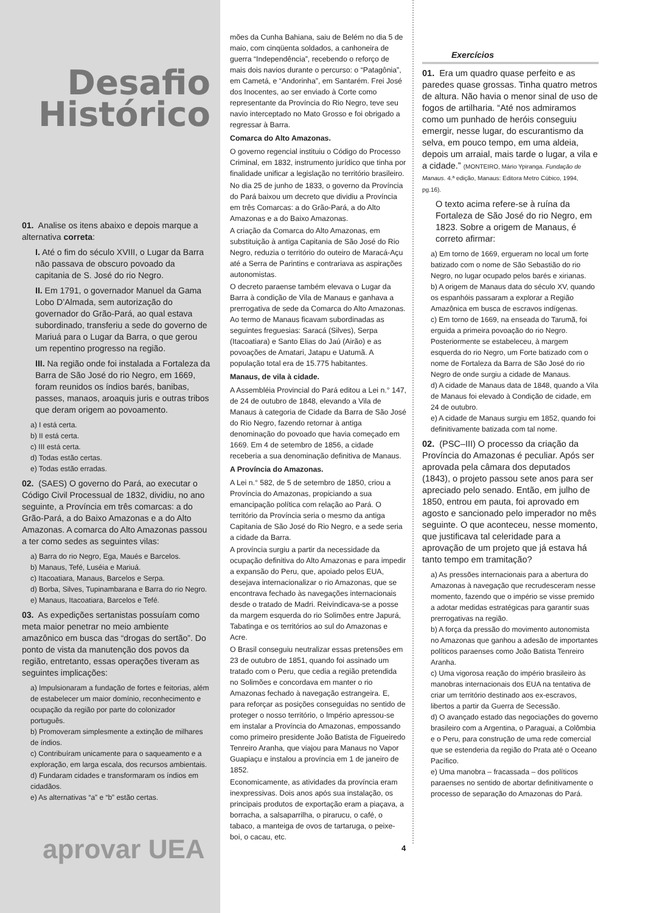Desafio
Histórico
01. Analise os itens abaixo e depois marque a alternativa correta:
I. Até o fim do século XVIII, o Lugar da Barra não passava de obscuro povoado da capitania de S. José do rio Negro.
II. Em 1791, o governador Manuel da Gama Lobo D’Almada, sem autorização do governador do Grão-Pará, ao qual estava subordinado, transferiu a sede do governo de Mariuá para o Lugar da Barra, o que gerou um repentino progresso na região.
III. Na região onde foi instalada a Fortaleza da Barra de São José do rio Negro, em 1669, foram reunidos os índios barés, banibas, passes, manaos, aroaquis juris e outras tribos que deram origem ao povoamento.
a) I está certa.
b) II está certa.
c) III está certa.
d) Todas estão certas.
e) Todas estão erradas.
02. (SAES) O governo do Pará, ao executar o Código Civil Processual de 1832, dividiu, no ano seguinte, a Província em três comarcas: a do Grão-Pará, a do Baixo Amazonas e a do Alto Amazonas. A comarca do Alto Amazonas passou a ter como sedes as seguintes vilas:
a) Barra do rio Negro, Ega, Maués e Barcelos.
b) Manaus, Tefé, Luséia e Mariuá.
c) Itacoatiara, Manaus, Barcelos e Serpa.
d) Borba, Silves, Tupinambarana e Barra do rio Negro.
e) Manaus, Itacoatiara, Barcelos e Tefé.
03. As expedições sertanistas possuíam como meta maior penetrar no meio ambiente amazônico em busca das “drogas do sertão”. Do ponto de vista da manutenção dos povos da região, entretanto, essas operações tiveram as seguintes implicações:
a) Impulsionaram a fundação de fortes e feitorias, além de estabelecer um maior domínio, reconhecimento e ocupação da região por parte do colonizador português.
b) Promoveram simplesmente a extinção de milhares de índios.
c) Contribuíram unicamente para o saqueamento e a exploração, em larga escala, dos recursos ambientais.
d) Fundaram cidades e transformaram os índios em cidadãos.
e) As alternativas “a” e “b” estão certas.
mões da Cunha Bahiana, saiu de Belém no dia 5 de maio, com cinqüenta soldados, a canhoneira de guerra “Independência”, recebendo o reforço de mais dois navios durante o percurso: o “Patagônia”, em Cametá, e “Andorinha”, em Santarém. Frei José dos Inocentes, ao ser enviado à Corte como representante da Província do Rio Negro, teve seu navio interceptado no Mato Grosso e foi obrigado a regressar à Barra.
Comarca do Alto Amazonas.
O governo regencial instituiu o Código do Processo Criminal, em 1832, instrumento jurídico que tinha por finalidade unificar a legislação no território brasileiro.
No dia 25 de junho de 1833, o governo da Província do Pará baixou um decreto que dividiu a Província em três Comarcas: a do Grão-Pará, a do Alto Amazonas e a do Baixo Amazonas.
A criação da Comarca do Alto Amazonas, em substituição à antiga Capitania de São José do Rio Negro, reduzia o território do outeiro de Maracá-Açu até a Serra de Parintins e contrariava as aspirações autonomistas.
O decreto paraense também elevava o Lugar da Barra à condição de Vila de Manaus e ganhava a prerrogativa de sede da Comarca do Alto Amazonas. Ao termo de Manaus ficavam subordinadas as seguintes freguesias: Saracá (Silves), Serpa (Itacoatiara) e Santo Elias do Jaú (Airão) e as povoações de Amatari, Jatapu e Uatumã. A população total era de 15.775 habitantes.
Manaus, de vila à cidade.
A Assembléia Provincial do Pará editou a Lei n.° 147, de 24 de outubro de 1848, elevando a Vila de Manaus à categoria de Cidade da Barra de São José do Rio Negro, fazendo retornar à antiga denominação do povoado que havia começado em 1669. Em 4 de setembro de 1856, a cidade receberia a sua denominação definitiva de Manaus.
A Província do Amazonas.
A Lei n.° 582, de 5 de setembro de 1850, criou a Província do Amazonas, propiciando a sua emancipação política com relação ao Pará. O território da Província seria o mesmo da antiga Capitania de São José do Rio Negro, e a sede seria a cidade da Barra.
A província surgiu a partir da necessidade da ocupação definitiva do Alto Amazonas e para impedir a expansão do Peru, que, apoiado pelos EUA, desejava internacionalizar o rio Amazonas, que se encontrava fechado às navegações internacionais desde o tratado de Madri. Reivindicava-se a posse da margem esquerda do rio Solimões entre Japurá, Tabatinga e os territórios ao sul do Amazonas e Acre.
O Brasil conseguiu neutralizar essas pretensões em 23 de outubro de 1851, quando foi assinado um tratado com o Peru, que cedia a região pretendida no Solimões e concordava em manter o rio Amazonas fechado à navegação estrangeira. E, para reforçar as posições conseguidas no sentido de proteger o nosso território, o Império apressou-se em instalar a Província do Amazonas, empossando como primeiro presidente João Batista de Figueiredo Tenreiro Aranha, que viajou para Manaus no Vapor Guapiaçu e instalou a província em 1 de janeiro de 1852.
Economicamente, as atividades da província eram inexpressivas. Dois anos após sua instalação, os principais produtos de exportação eram a piaçava, a borracha, a salsaparrilha, o pirarucu, o café, o tabaco, a manteiga de ovos de tartaruga, o peixe-boi, o cacau, etc.
Exercícios
01. Era um quadro quase perfeito e as paredes quase grossas. Tinha quatro metros de altura. Não havia o menor sinal de uso de fogos de artilharia. “Até nos admiramos como um punhado de heróis conseguiu emergir, nesse lugar, do escurantismo da selva, em pouco tempo, em uma aldeia, depois um arraial, mais tarde o lugar, a vila e a cidade.” (MONTEIRO, Mário Ypiranga. Fundação de Manaus. 4.ª edição, Manaus: Editora Metro Cúbico, 1994, pg.16).
O texto acima refere-se à ruína da Fortaleza de São José do rio Negro, em 1823. Sobre a origem de Manaus, é correto afirmar:
a) Em torno de 1669, ergueram no local um forte batizado com o nome de São Sebastião do rio Negro, no lugar ocupado pelos barés e xirianas.
b) A origem de Manaus data do século XV, quando os espanhóis passaram a explorar a Região Amazônica em busca de escravos indígenas.
c) Em torno de 1669, na enseada do Tarumã, foi erguida a primeira povoação do rio Negro. Posteriormente se estabeleceu, à margem esquerda do rio Negro, um Forte batizado com o nome de Fortaleza da Barra de São José do rio Negro de onde surgiu a cidade de Manaus.
d) A cidade de Manaus data de 1848, quando a Vila de Manaus foi elevado à Condição de cidade, em 24 de outubro.
e) A cidade de Manaus surgiu em 1852, quando foi definitivamente batizada com tal nome.
02. (PSC–III) O processo da criação da Província do Amazonas é peculiar. Após ser aprovada pela câmara dos deputados (1843), o projeto passou sete anos para ser apreciado pelo senado. Então, em julho de 1850, entrou em pauta, foi aprovado em agosto e sancionado pelo imperador no mês seguinte. O que aconteceu, nesse momento, que justificava tal celeridade para a aprovação de um projeto que já estava há tanto tempo em tramitação?
a) As pressões internacionais para a abertura do Amazonas à navegação que recrudesceram nesse momento, fazendo que o império se visse premido a adotar medidas estratégicas para garantir suas prerrogativas na região.
b) A força da pressão do movimento autonomista no Amazonas que ganhou a adesão de importantes políticos paraenses como João Batista Tenreiro Aranha.
c) Uma vigorosa reação do império brasileiro às manobras internacionais dos EUA na tentativa de criar um território destinado aos ex-escravos, libertos a partir da Guerra de Secessão.
d) O avançado estado das negociações do governo brasileiro com a Argentina, o Paraguai, a Colômbia e o Peru, para construção de uma rede comercial que se estenderia da região do Prata até o Oceano Pacífico.
e) Uma manobra – fracassada – dos políticos paraenses no sentido de abortar definitivamente o processo de separação do Amazonas do Pará.
aprovar UEA 4